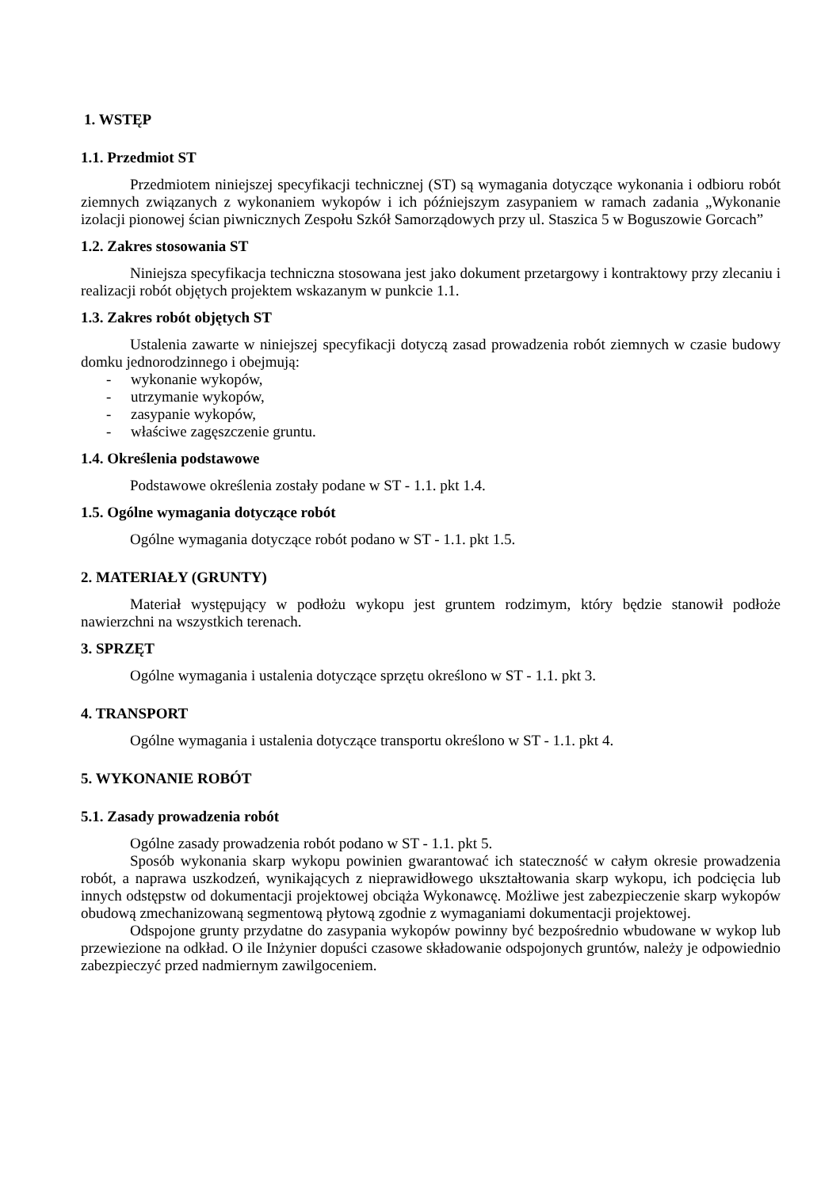1. WSTĘP
1.1. Przedmiot ST
Przedmiotem niniejszej specyfikacji technicznej (ST) są wymagania dotyczące wykonania i odbioru robót ziemnych związanych z wykonaniem wykopów i ich późniejszym zasypaniem w ramach zadania „Wykonanie izolacji pionowej ścian piwnicznych Zespołu Szkół Samorządowych przy ul. Staszica 5 w Boguszowie Gorcach”
1.2. Zakres stosowania ST
Niniejsza specyfikacja techniczna stosowana jest jako dokument przetargowy i kontraktowy przy zlecaniu i realizacji robót objętych projektem wskazanym w punkcie 1.1.
1.3. Zakres robót objętych ST
Ustalenia zawarte w niniejszej specyfikacji dotyczą zasad prowadzenia robót ziemnych w czasie budowy domku jednorodzinnego i obejmują:
- wykonanie wykopów,
- utrzymanie wykopów,
- zasypanie wykopów,
- właściwe zagęszczenie gruntu.
1.4. Określenia podstawowe
Podstawowe określenia zostały podane w ST - 1.1. pkt 1.4.
1.5. Ogólne wymagania dotyczące robót
Ogólne wymagania dotyczące robót podano w ST - 1.1. pkt 1.5.
2. MATERIAŁY (GRUNTY)
Materiał występujący w podłożu wykopu jest gruntem rodzimym, który będzie stanowił podłoże nawierzchni na wszystkich terenach.
3. SPRZĘT
Ogólne wymagania i ustalenia dotyczące sprzętu określono w ST - 1.1. pkt 3.
4. TRANSPORT
Ogólne wymagania i ustalenia dotyczące transportu określono w ST - 1.1. pkt 4.
5. WYKONANIE ROBÓT
5.1. Zasady prowadzenia robót
Ogólne zasady prowadzenia robót podano w ST - 1.1. pkt 5.
Sposób wykonania skarp wykopu powinien gwarantować ich stateczność w całym okresie prowadzenia robót, a naprawa uszkodzeń, wynikających z nieprawidłowego ukształtowania skarp wykopu, ich podcięcia lub innych odstępstw od dokumentacji projektowej obciąża Wykonawcę. Możliwe jest zabezpieczenie skarp wykopów obudową zmechanizowaną segmentową płytową zgodnie z wymaganiami dokumentacji projektowej.
Odspojone grunty przydatne do zasypania wykopów powinny być bezpośrednio wbudowane w wykop lub przewiezione na odkład. O ile Inżynier dopuści czasowe składowanie odspojonych gruntów, należy je odpowiednio zabezpieczyć przed nadmiernym zawilgoceniem.